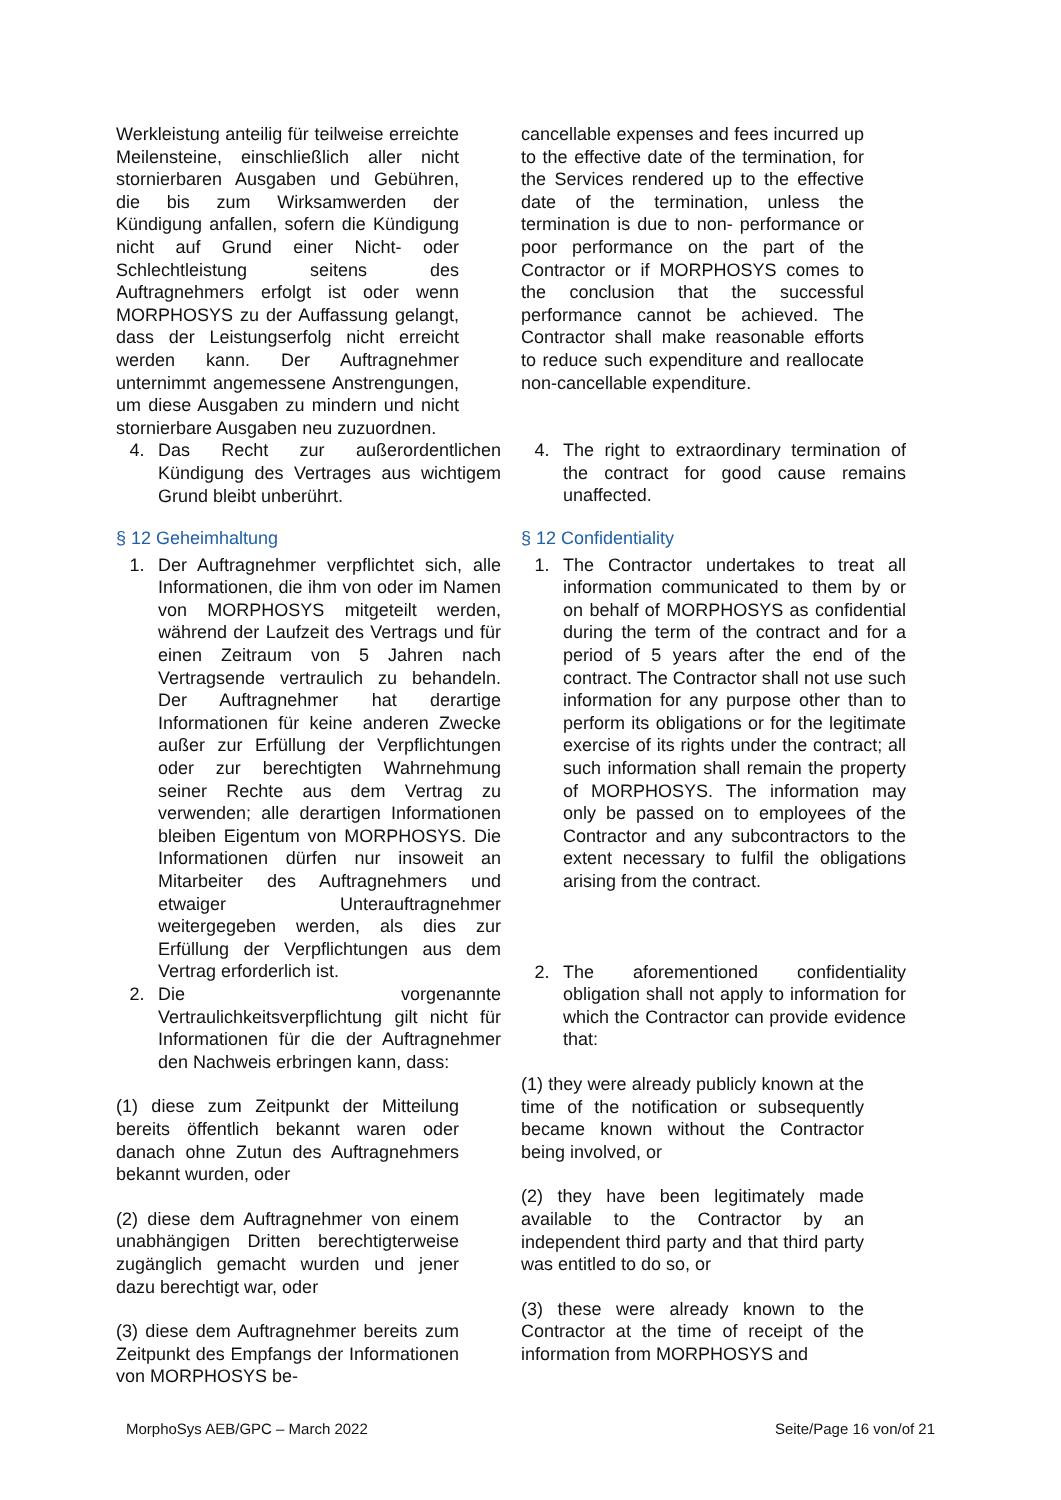Werkleistung anteilig für teilweise erreichte Meilensteine, einschließlich aller nicht stornierbaren Ausgaben und Gebühren, die bis zum Wirksamwerden der Kündigung anfallen, sofern die Kündigung nicht auf Grund einer Nicht- oder Schlechtleistung seitens des Auftragnehmers erfolgt ist oder wenn MORPHOSYS zu der Auffassung gelangt, dass der Leistungserfolg nicht erreicht werden kann. Der Auftragnehmer unternimmt angemessene Anstrengungen, um diese Ausgaben zu mindern und nicht stornierbare Ausgaben neu zuzuordnen.
4. Das Recht zur außerordentlichen Kündigung des Vertrages aus wichtigem Grund bleibt unberührt.
cancellable expenses and fees incurred up to the effective date of the termination, for the Services rendered up to the effective date of the termination, unless the termination is due to non- performance or poor performance on the part of the Contractor or if MORPHOSYS comes to the conclusion that the successful performance cannot be achieved. The Contractor shall make reasonable efforts to reduce such expenditure and reallocate non-cancellable expenditure.
4. The right to extraordinary termination of the contract for good cause remains unaffected.
§ 12 Geheimhaltung
1. Der Auftragnehmer verpflichtet sich, alle Informationen, die ihm von oder im Namen von MORPHOSYS mitgeteilt werden, während der Laufzeit des Vertrags und für einen Zeitraum von 5 Jahren nach Vertragsende vertraulich zu behandeln. Der Auftragnehmer hat derartige Informationen für keine anderen Zwecke außer zur Erfüllung der Verpflichtungen oder zur berechtigten Wahrnehmung seiner Rechte aus dem Vertrag zu verwenden; alle derartigen Informationen bleiben Eigentum von MORPHOSYS. Die Informationen dürfen nur insoweit an Mitarbeiter des Auftragnehmers und etwaiger Unterauftragnehmer weitergegeben werden, als dies zur Erfüllung der Verpflichtungen aus dem Vertrag erforderlich ist.
2. Die vorgenannte Vertraulichkeitsverpflichtung gilt nicht für Informationen für die der Auftragnehmer den Nachweis erbringen kann, dass:
(1) diese zum Zeitpunkt der Mitteilung bereits öffentlich bekannt waren oder danach ohne Zutun des Auftragnehmers bekannt wurden, oder
(2) diese dem Auftragnehmer von einem unabhängigen Dritten berechtigterweise zugänglich gemacht wurden und jener dazu berechtigt war, oder
(3) diese dem Auftragnehmer bereits zum Zeitpunkt des Empfangs der Informationen von MORPHOSYS be-
§ 12 Confidentiality
1. The Contractor undertakes to treat all information communicated to them by or on behalf of MORPHOSYS as confidential during the term of the contract and for a period of 5 years after the end of the contract. The Contractor shall not use such information for any purpose other than to perform its obligations or for the legitimate exercise of its rights under the contract; all such information shall remain the property of MORPHOSYS. The information may only be passed on to employees of the Contractor and any subcontractors to the extent necessary to fulfil the obligations arising from the contract.
2. The aforementioned confidentiality obligation shall not apply to information for which the Contractor can provide evidence that:
(1) they were already publicly known at the time of the notification or subsequently became known without the Contractor being involved, or
(2) they have been legitimately made available to the Contractor by an independent third party and that third party was entitled to do so, or
(3) these were already known to the Contractor at the time of receipt of the information from MORPHOSYS and
MorphoSys AEB/GPC – March 2022 Seite/Page 16 von/of 21